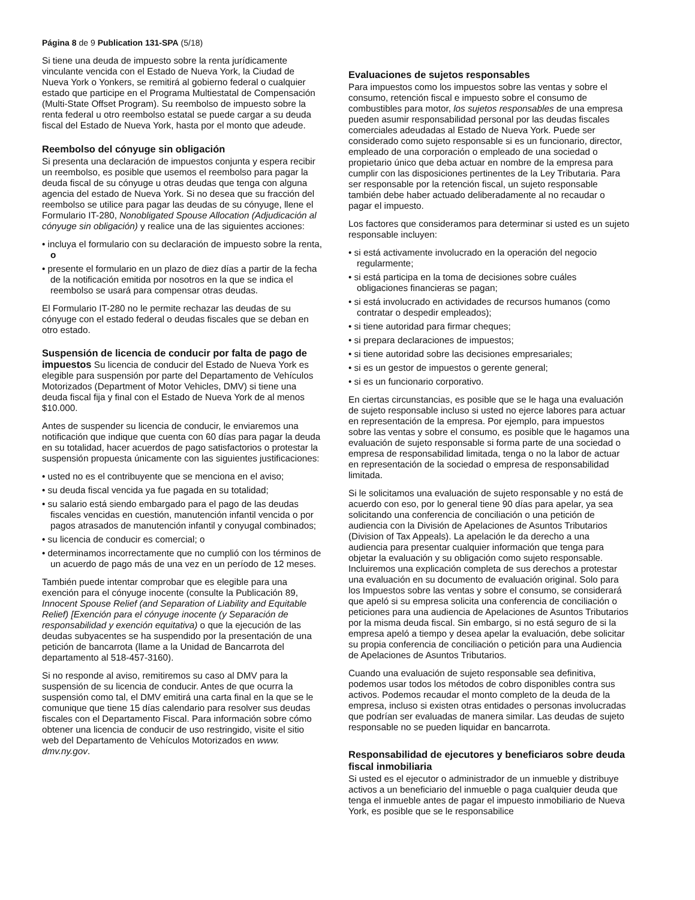Página 8 de 9 Publication 131-SPA (5/18)
Si tiene una deuda de impuesto sobre la renta jurídicamente vinculante vencida con el Estado de Nueva York, la Ciudad de Nueva York o Yonkers, se remitirá al gobierno federal o cualquier estado que participe en el Programa Multiestatal de Compensación (Multi-State Offset Program). Su reembolso de impuesto sobre la renta federal u otro reembolso estatal se puede cargar a su deuda fiscal del Estado de Nueva York, hasta por el monto que adeude.
Reembolso del cónyuge sin obligación
Si presenta una declaración de impuestos conjunta y espera recibir un reembolso, es posible que usemos el reembolso para pagar la deuda fiscal de su cónyuge u otras deudas que tenga con alguna agencia del estado de Nueva York. Si no desea que su fracción del reembolso se utilice para pagar las deudas de su cónyuge, llene el Formulario IT-280, Nonobligated Spouse Allocation (Adjudicación al cónyuge sin obligación) y realice una de las siguientes acciones:
• incluya el formulario con su declaración de impuesto sobre la renta, o
• presente el formulario en un plazo de diez días a partir de la fecha de la notificación emitida por nosotros en la que se indica el reembolso se usará para compensar otras deudas.
El Formulario IT-280 no le permite rechazar las deudas de su cónyuge con el estado federal o deudas fiscales que se deban en otro estado.
Suspensión de licencia de conducir por falta de pago de impuestos Su licencia de conducir del Estado de Nueva York es elegible para suspensión por parte del Departamento de Vehículos Motorizados (Department of Motor Vehicles, DMV) si tiene una deuda fiscal fija y final con el Estado de Nueva York de al menos $10.000.
Antes de suspender su licencia de conducir, le enviaremos una notificación que indique que cuenta con 60 días para pagar la deuda en su totalidad, hacer acuerdos de pago satisfactorios o protestar la suspensión propuesta únicamente con las siguientes justificaciones:
• usted no es el contribuyente que se menciona en el aviso;
• su deuda fiscal vencida ya fue pagada en su totalidad;
• su salario está siendo embargado para el pago de las deudas fiscales vencidas en cuestión, manutención infantil vencida o por pagos atrasados de manutención infantil y conyugal combinados;
• su licencia de conducir es comercial; o
• determinamos incorrectamente que no cumplió con los términos de un acuerdo de pago más de una vez en un período de 12 meses.
También puede intentar comprobar que es elegible para una exención para el cónyuge inocente (consulte la Publicación 89, Innocent Spouse Relief (and Separation of Liability and Equitable Relief) [Exención para el cónyuge inocente (y Separación de responsabilidad y exención equitativa) o que la ejecución de las deudas subyacentes se ha suspendido por la presentación de una petición de bancarrota (llame a la Unidad de Bancarrota del departamento al 518-457-3160).
Si no responde al aviso, remitiremos su caso al DMV para la suspensión de su licencia de conducir. Antes de que ocurra la suspensión como tal, el DMV emitirá una carta final en la que se le comunique que tiene 15 días calendario para resolver sus deudas fiscales con el Departamento Fiscal. Para información sobre cómo obtener una licencia de conducir de uso restringido, visite el sitio web del Departamento de Vehículos Motorizados en www. dmv.ny.gov.
Evaluaciones de sujetos responsables
Para impuestos como los impuestos sobre las ventas y sobre el consumo, retención fiscal e impuesto sobre el consumo de combustibles para motor, los sujetos responsables de una empresa pueden asumir responsabilidad personal por las deudas fiscales comerciales adeudadas al Estado de Nueva York. Puede ser considerado como sujeto responsable si es un funcionario, director, empleado de una corporación o empleado de una sociedad o propietario único que deba actuar en nombre de la empresa para cumplir con las disposiciones pertinentes de la Ley Tributaria. Para ser responsable por la retención fiscal, un sujeto responsable también debe haber actuado deliberadamente al no recaudar o pagar el impuesto.
Los factores que consideramos para determinar si usted es un sujeto responsable incluyen:
• si está activamente involucrado en la operación del negocio regularmente;
• si está participa en la toma de decisiones sobre cuáles obligaciones financieras se pagan;
• si está involucrado en actividades de recursos humanos (como contratar o despedir empleados);
• si tiene autoridad para firmar cheques;
• si prepara declaraciones de impuestos;
• si tiene autoridad sobre las decisiones empresariales;
• si es un gestor de impuestos o gerente general;
• si es un funcionario corporativo.
En ciertas circunstancias, es posible que se le haga una evaluación de sujeto responsable incluso si usted no ejerce labores para actuar en representación de la empresa. Por ejemplo, para impuestos sobre las ventas y sobre el consumo, es posible que le hagamos una evaluación de sujeto responsable si forma parte de una sociedad o empresa de responsabilidad limitada, tenga o no la labor de actuar en representación de la sociedad o empresa de responsabilidad limitada.
Si le solicitamos una evaluación de sujeto responsable y no está de acuerdo con eso, por lo general tiene 90 días para apelar, ya sea solicitando una conferencia de conciliación o una petición de audiencia con la División de Apelaciones de Asuntos Tributarios (Division of Tax Appeals). La apelación le da derecho a una audiencia para presentar cualquier información que tenga para objetar la evaluación y su obligación como sujeto responsable. Incluiremos una explicación completa de sus derechos a protestar una evaluación en su documento de evaluación original. Solo para los Impuestos sobre las ventas y sobre el consumo, se considerará que apeló si su empresa solicita una conferencia de conciliación o peticiones para una audiencia de Apelaciones de Asuntos Tributarios por la misma deuda fiscal. Sin embargo, si no está seguro de si la empresa apeló a tiempo y desea apelar la evaluación, debe solicitar su propia conferencia de conciliación o petición para una Audiencia de Apelaciones de Asuntos Tributarios.
Cuando una evaluación de sujeto responsable sea definitiva, podemos usar todos los métodos de cobro disponibles contra sus activos. Podemos recaudar el monto completo de la deuda de la empresa, incluso si existen otras entidades o personas involucradas que podrían ser evaluadas de manera similar. Las deudas de sujeto responsable no se pueden liquidar en bancarrota.
Responsabilidad de ejecutores y beneficiaros sobre deuda fiscal inmobiliaria
Si usted es el ejecutor o administrador de un inmueble y distribuye activos a un beneficiario del inmueble o paga cualquier deuda que tenga el inmueble antes de pagar el impuesto inmobiliario de Nueva York, es posible que se le responsabilice